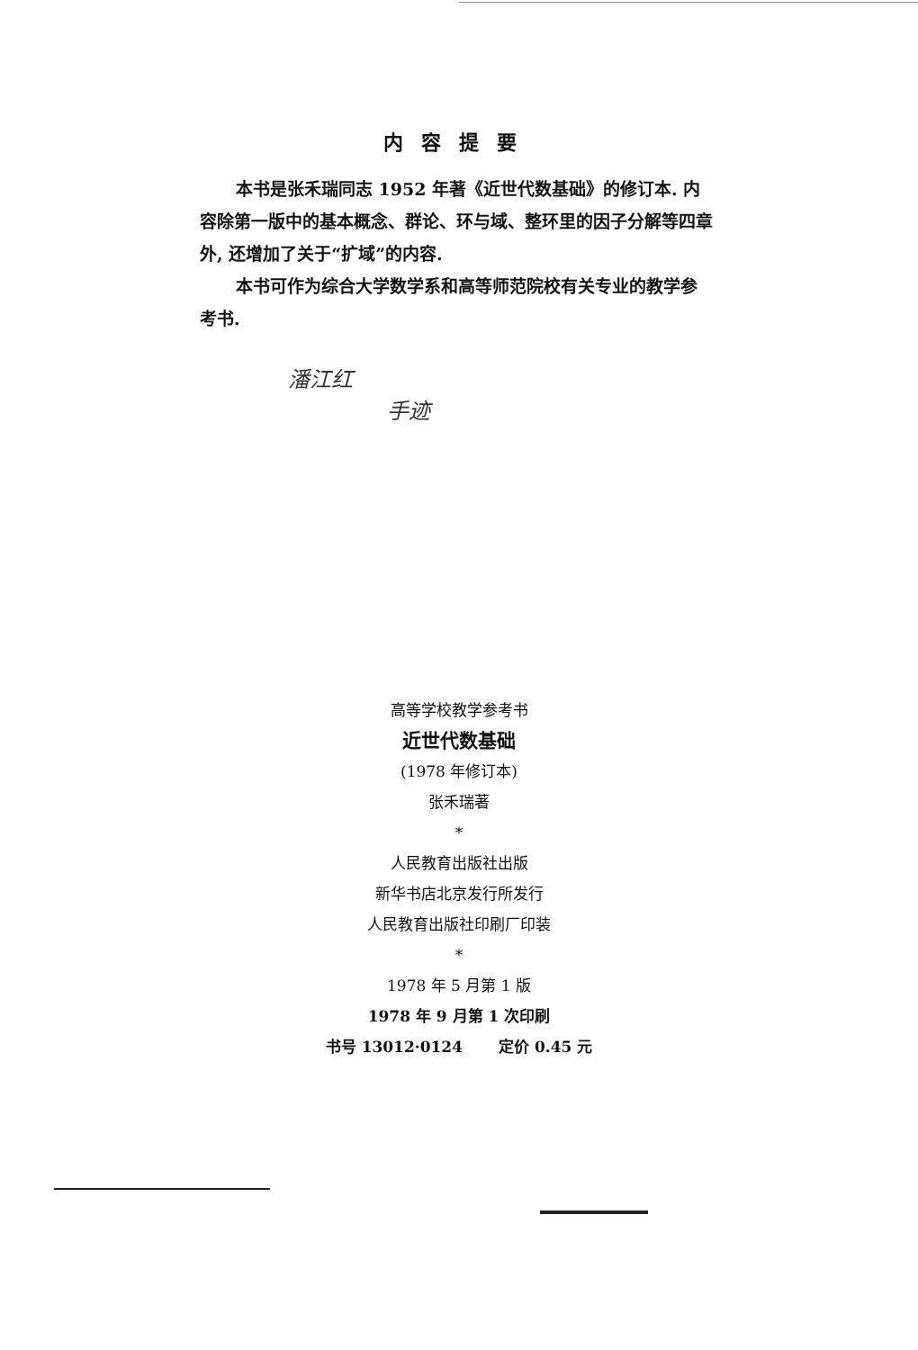内容提要
本书是张禾瑞同志 1952 年著《近世代数基础》的修订本. 内容除第一版中的基本概念、群论、环与域、整环里的因子分解等四章外, 还增加了关于“扩域”的内容.
本书可作为综合大学数学系和高等师范院校有关专业的教学参考书.
潘江红
手迹
高等学校教学参考书
近世代数基础
(1978 年修订本)
张禾瑞著
*
人民教育出版社出版
新华书店北京发行所发行
人民教育出版社印刷厂印装
*
1978 年 5 月第 1 版
1978 年 9 月第 1 次印刷
书号 13012·0124 定价 0.45 元